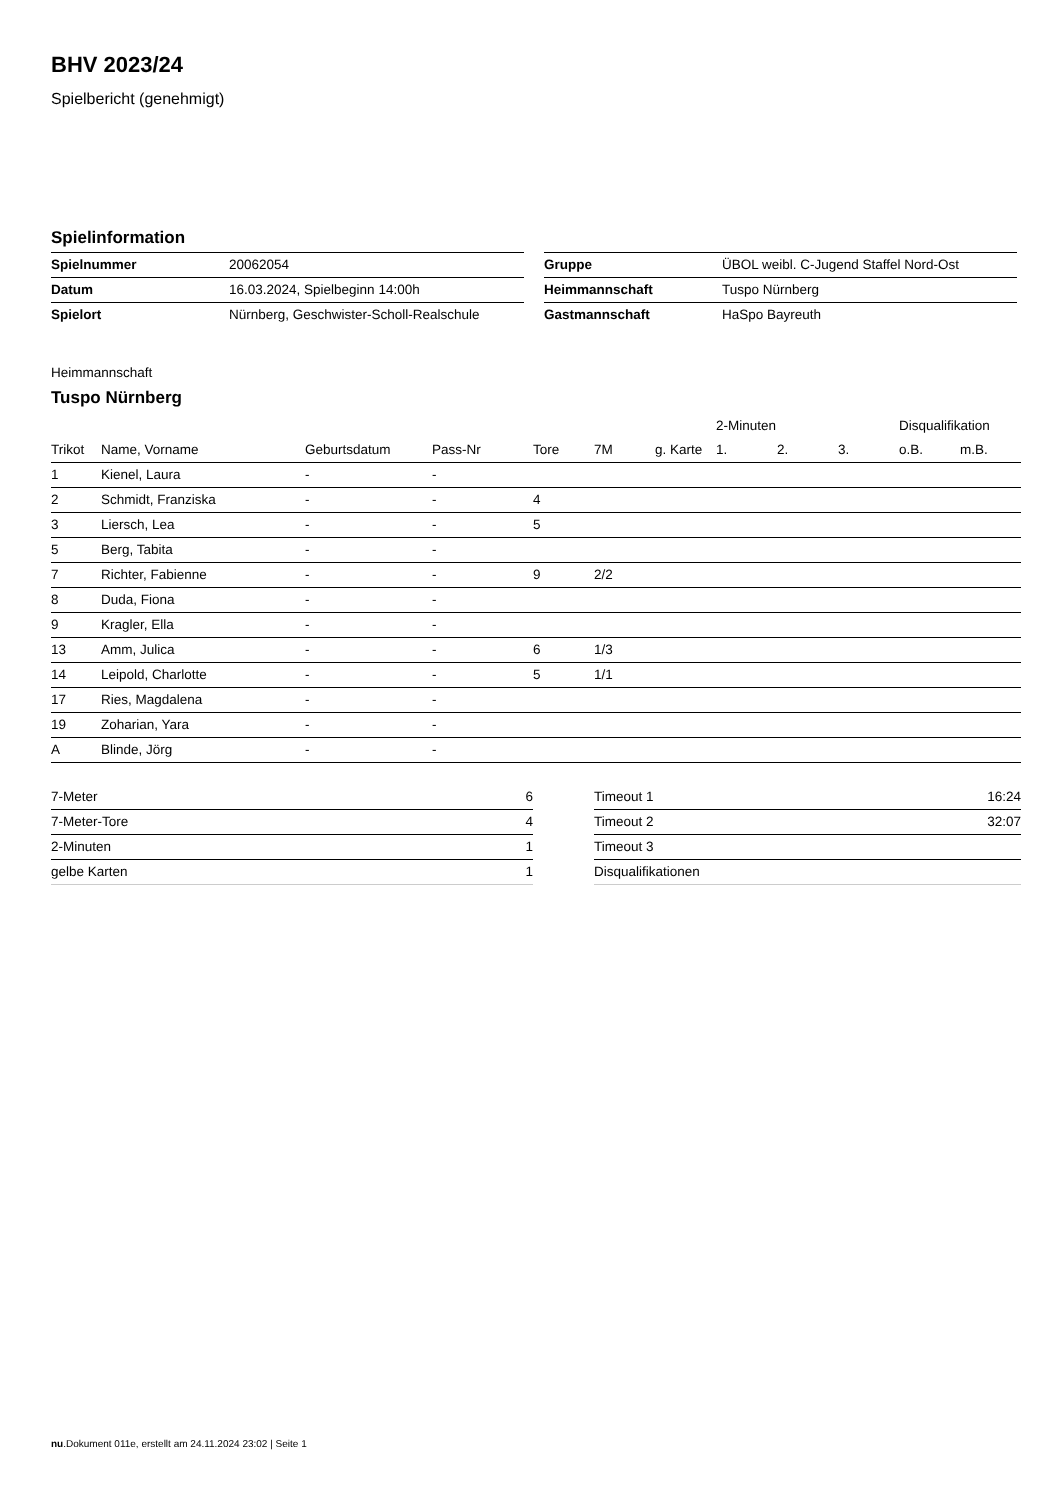BHV 2023/24
Spielbericht (genehmigt)
Spielinformation
| Spielnummer | 20062054 |
| Datum | 16.03.2024, Spielbeginn 14:00h |
| Spielort | Nürnberg, Geschwister-Scholl-Realschule |
| Gruppe | ÜBOL weibl. C-Jugend Staffel Nord-Ost |
| Heimmannschaft | Tuspo Nürnberg |
| Gastmannschaft | HaSpo Bayreuth |
Heimmannschaft
Tuspo Nürnberg
| | | | | | | | 2-Minuten | | | Disqualifikation | |
| --- | --- | --- | --- | --- | --- | --- | --- | --- | --- | --- | --- |
| Trikot | Name, Vorname | Geburtsdatum | Pass-Nr | Tore | 7M | g. Karte | 1. | 2. | 3. | o.B. | m.B. |
| 1 | Kienel, Laura | - | - | | | | | | | | |
| 2 | Schmidt, Franziska | - | - | 4 | | | | | | | |
| 3 | Liersch, Lea | - | - | 5 | | | | | | | |
| 5 | Berg, Tabita | - | - | | | | | | | | |
| 7 | Richter, Fabienne | - | - | 9 | 2/2 | | | | | | |
| 8 | Duda, Fiona | - | - | | | | | | | | |
| 9 | Kragler, Ella | - | - | | | | | | | | |
| 13 | Amm, Julica | - | - | 6 | 1/3 | | | | | | |
| 14 | Leipold, Charlotte | - | - | 5 | 1/1 | | | | | | |
| 17 | Ries, Magdalena | - | - | | | | | | | | |
| 19 | Zoharian, Yara | - | - | | | | | | | | |
| A | Blinde, Jörg | - | - | | | | | | | | |
| 7-Meter | 6 |
| 7-Meter-Tore | 4 |
| 2-Minuten | 1 |
| gelbe Karten | 1 |
| Timeout 1 | 16:24 |
| Timeout 2 | 32:07 |
| Timeout 3 | |
| Disqualifikationen | |
nu.Dokument 011e, erstellt am 24.11.2024 23:02 | Seite 1